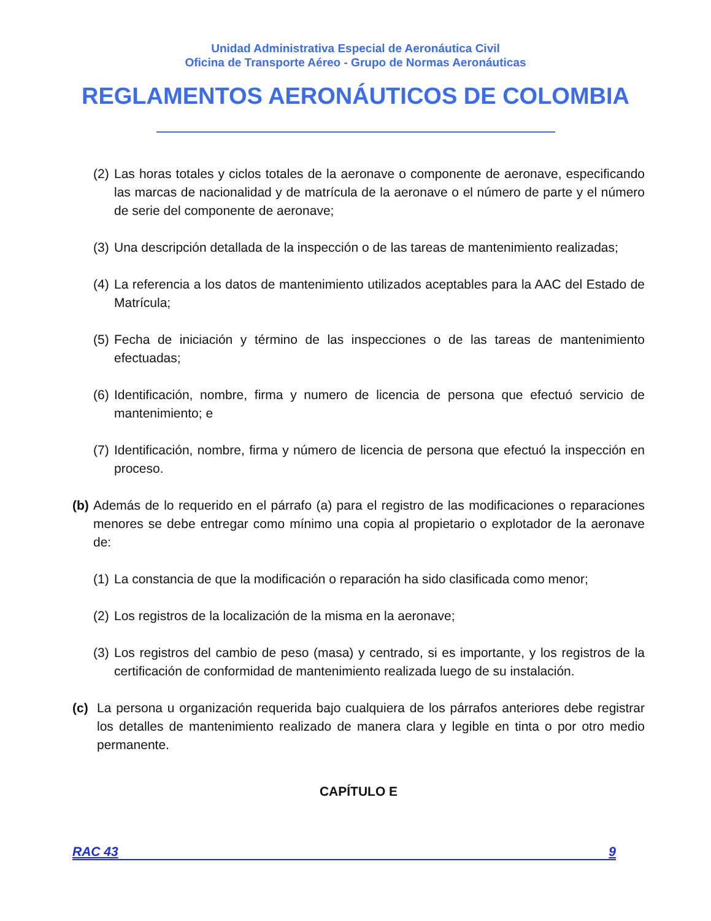Unidad Administrativa Especial de Aeronáutica Civil
Oficina de Transporte Aéreo - Grupo de Normas Aeronáuticas
REGLAMENTOS AERONÁUTICOS DE COLOMBIA
(2) Las horas totales y ciclos totales de la aeronave o componente de aeronave, especificando las marcas de nacionalidad y de matrícula de la aeronave o el número de parte y el número de serie del componente de aeronave;
(3) Una descripción detallada de la inspección o de las tareas de mantenimiento realizadas;
(4) La referencia a los datos de mantenimiento utilizados aceptables para la AAC del Estado de Matrícula;
(5) Fecha de iniciación y término de las inspecciones o de las tareas de mantenimiento efectuadas;
(6) Identificación, nombre, firma y numero de licencia de persona que efectuó servicio de mantenimiento; e
(7) Identificación, nombre, firma y número de licencia de persona que efectuó la inspección en proceso.
(b) Además de lo requerido en el párrafo (a) para el registro de las modificaciones o reparaciones menores se debe entregar como mínimo una copia al propietario o explotador de la aeronave de:
(1) La constancia de que la modificación o reparación ha sido clasificada como menor;
(2) Los registros de la localización de la misma en la aeronave;
(3) Los registros del cambio de peso (masa) y centrado, si es importante, y los registros de la certificación de conformidad de mantenimiento realizada luego de su instalación.
(c) La persona u organización requerida bajo cualquiera de los párrafos anteriores debe registrar los detalles de mantenimiento realizado de manera clara y legible en tinta o por otro medio permanente.
CAPÍTULO E
RAC 43 9